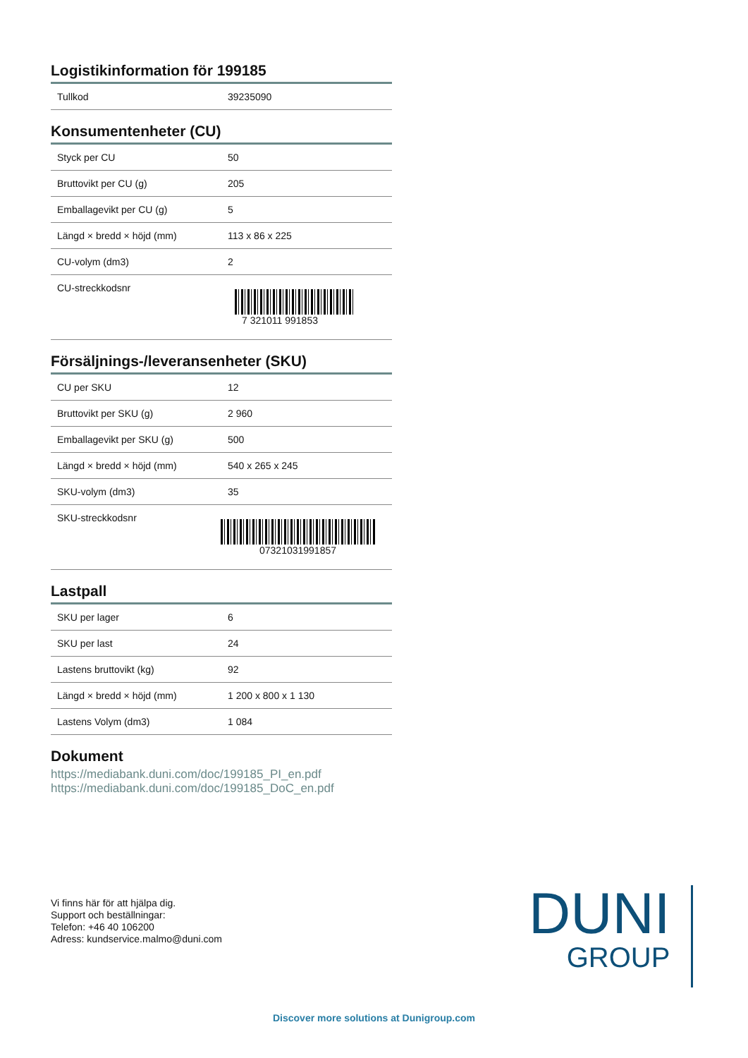Logistikinformation för 199185
| Tullkod | 39235090 |
Konsumentenheter (CU)
| Styck per CU | 50 |
| Bruttovikt per CU (g) | 205 |
| Emballagevikt per CU (g) | 5 |
| Längd × bredd × höjd (mm) | 113 x 86 x 225 |
| CU-volym (dm3) | 2 |
| CU-streckkodsnr | 7 321011 991853 |
Försäljnings-/leveransenheter (SKU)
| CU per SKU | 12 |
| Bruttovikt per SKU (g) | 2 960 |
| Emballagevikt per SKU (g) | 500 |
| Längd × bredd × höjd (mm) | 540 x 265 x 245 |
| SKU-volym (dm3) | 35 |
| SKU-streckkodsnr | 07321031991857 |
Lastpall
| SKU per lager | 6 |
| SKU per last | 24 |
| Lastens bruttovikt (kg) | 92 |
| Längd × bredd × höjd (mm) | 1 200 x 800 x 1 130 |
| Lastens Volym (dm3) | 1 084 |
Dokument
https://mediabank.duni.com/doc/199185_PI_en.pdf
https://mediabank.duni.com/doc/199185_DoC_en.pdf
Vi finns här för att hjälpa dig.
Support och beställningar:
Telefon: +46 40 106200
Adress: kundservice.malmo@duni.com
DUNI
GROUP
Discover more solutions at Dunigroup.com